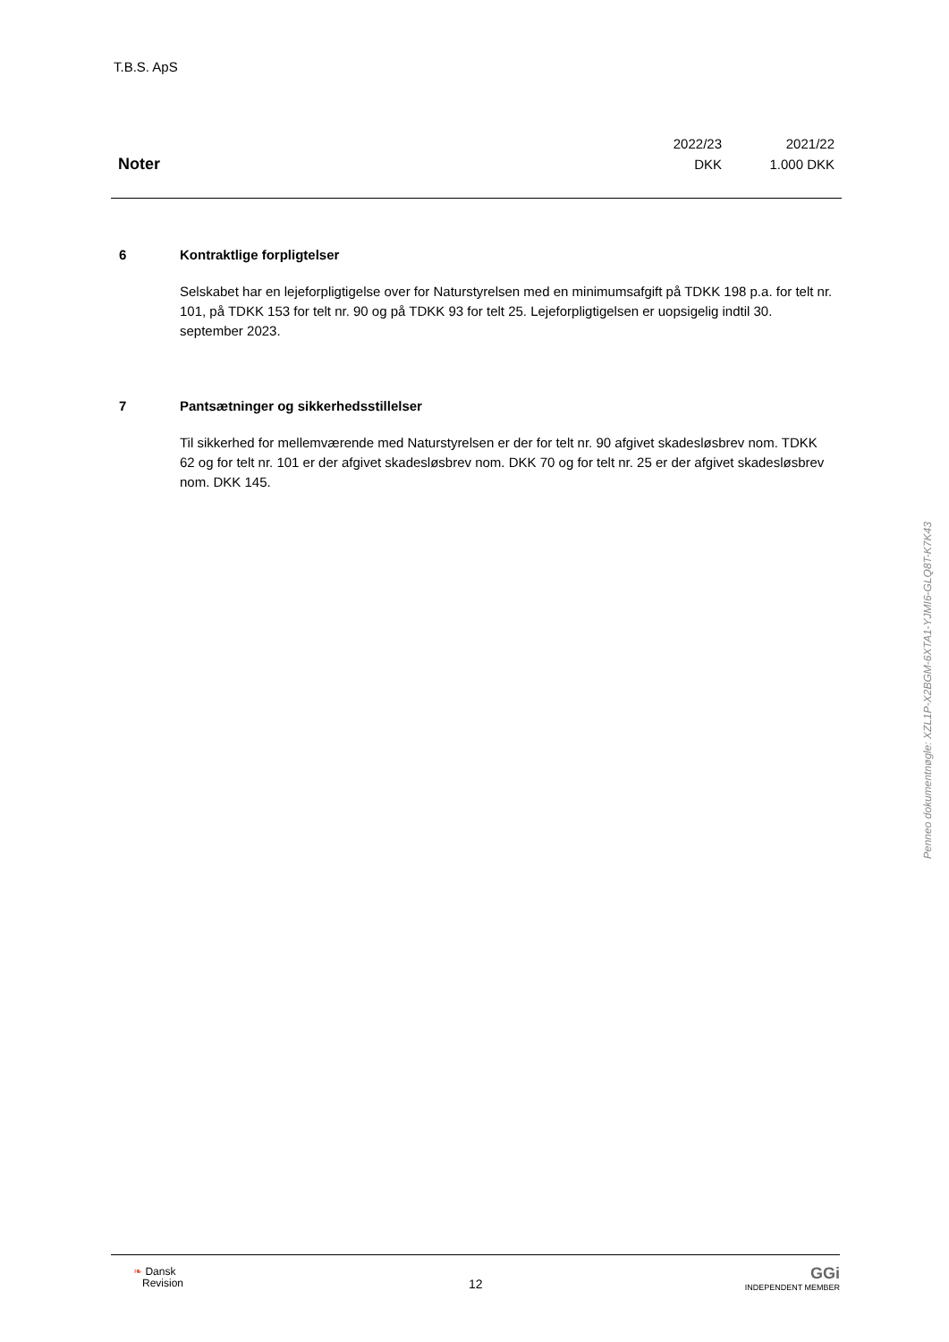T.B.S. ApS
| | 2022/23 | 2021/22 |
| Noter | DKK | 1.000 DKK |
6 Kontraktlige forpligtelser
Selskabet har en lejeforpligtigelse over for Naturstyrelsen med en minimumsafgift på TDKK 198 p.a. for telt nr. 101, på TDKK 153 for telt nr. 90 og på TDKK 93 for telt 25. Lejeforpligtigelsen er uopsigelig indtil 30. september 2023.
7 Pantsætninger og sikkerhedsstillelser
Til sikkerhed for mellemværende med Naturstyrelsen er der for telt nr. 90 afgivet skadesløsbrev nom. TDKK 62 og for telt nr. 101 er der afgivet skadesløsbrev nom. DKK 70 og for telt nr. 25 er der afgivet skadesløsbrev nom. DKK 145.
Penneo dokumentnøgle: XZL1P-X2BGM-6XTA1-YJMI6-GLQ8T-K7K43
❧ Dansk
Revision
12
GGi
INDEPENDENT MEMBER